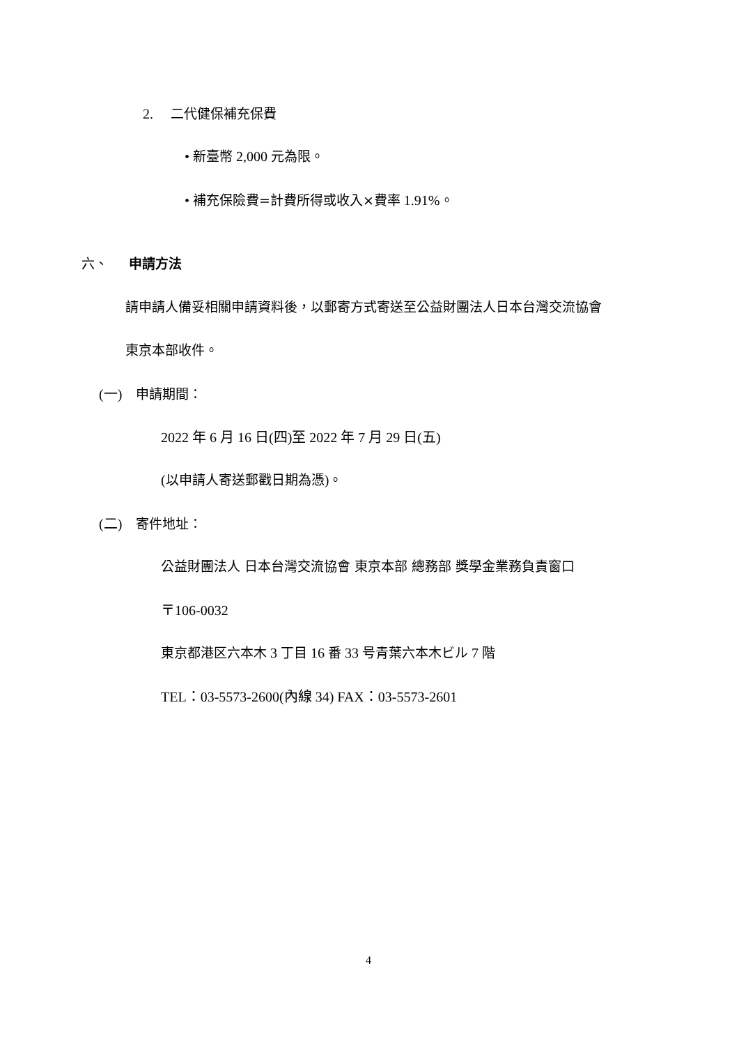2. 二代健保補充保費
• 新臺幣 2,000 元為限。
• 補充保險費=計費所得或收入×費率 1.91%。
六、 申請方法
請申請人備妥相關申請資料後，以郵寄方式寄送至公益財團法人日本台灣交流協會
東京本部收件。
(一) 申請期間：
2022 年 6 月 16 日(四)至 2022 年 7 月 29 日(五)
(以申請人寄送郵戳日期為憑)。
(二) 寄件地址：
公益財團法人 日本台灣交流協會 東京本部 總務部 獎學金業務負責窗口
〒106-0032
東京都港区六本木 3 丁目 16 番 33 号青葉六本木ビル 7 階
TEL：03-5573-2600(內線 34) FAX：03-5573-2601
4